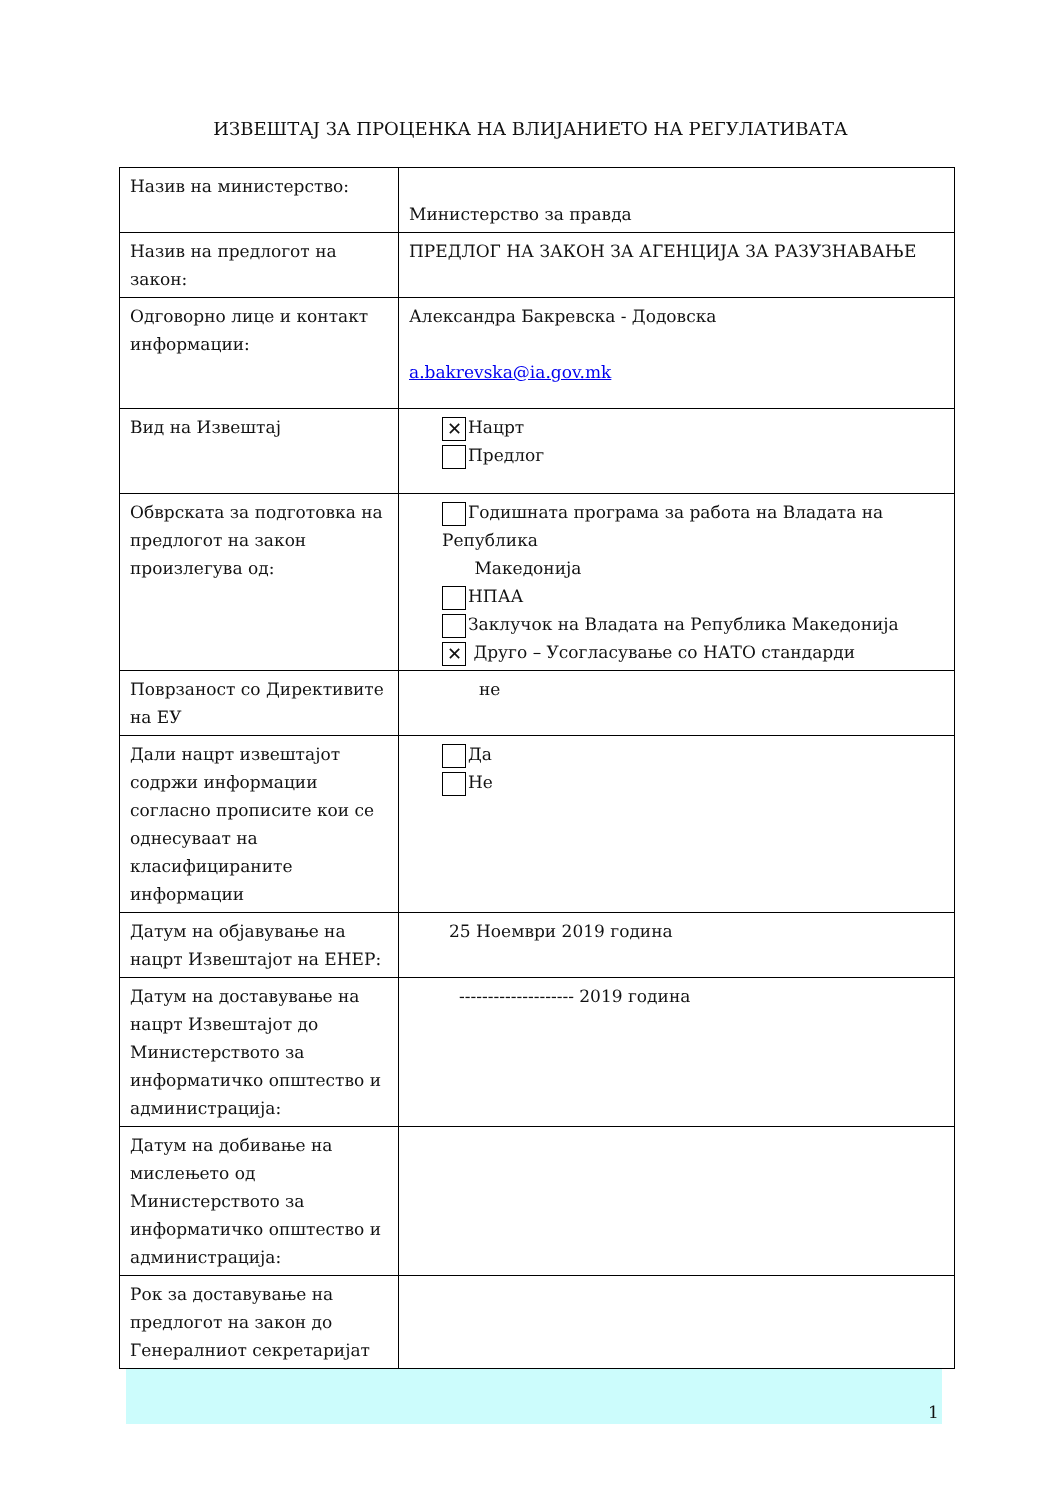ИЗВЕШТАЈ ЗА ПРОЦЕНКА НА ВЛИЈАНИЕТО НА РЕГУЛАТИВАТА
| Назив на министерство: | Министерство за правда |
| Назив на предлогот на закон: | ПРЕДЛОГ НА ЗАКОН ЗА АГЕНЦИЈА ЗА РАЗУЗНАВАЊЕ |
| Одговорно лице и контакт информации: | Александра Бакревска - Додовска a.bakrevska@ia.gov.mk |
| Вид на Извештај | ✕ Нацрт Предлог |
| Обврската за подготовка на предлогот на закон произлегува од: | Годишната програма за работа на Владата на Република Македонија НПАА Заклучок на Владата на Република Македонија ✕ Друго – Усогласување со НАТО стандарди |
| Поврзаност со Директивите на ЕУ | не |
| Дали нацрт извештајот содржи информации согласно прописите кои се однесуваат на класифицираните информации | Да Не |
| Датум на објавување на нацрт Извештајот на ЕНЕР: | 25 Ноември 2019 година |
| Датум на доставување на нацрт Извештајот до Министерството за информатичко општество и администрација: | -------------------- 2019 година |
| Датум на добивање на мислењето од Министерството за информатичко општество и администрација: | |
| Рок за доставување на предлогот на закон до Генералниот секретаријат | |
1